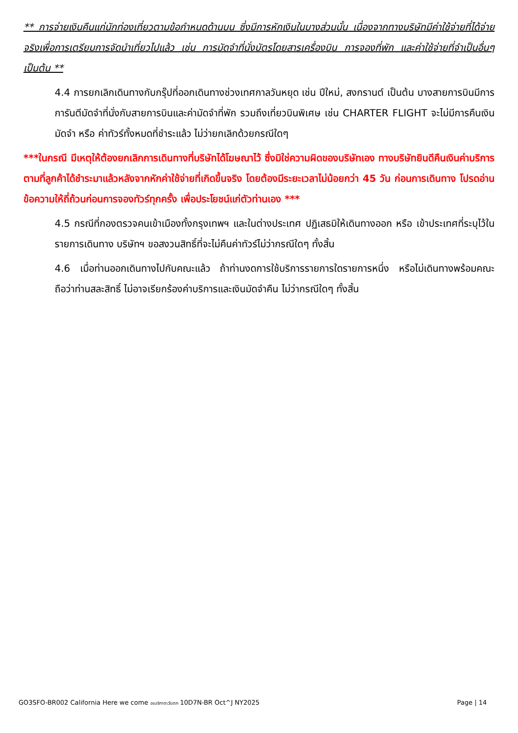** การจ่ายเงินคืนแก่นักท่องเที่ยวตามข้อกำหนดด้านบน ซึ่งมีการหักเงินในบางส่วนนั้น เนื่องจากทางบริษัทมีค่าใช้จ่ายที่ได้จ่ายจริงเพื่อการเตรียมการจัดนำเที่ยวไปแล้ว เช่น การมัดจำที่นั่งบัตรโดยสารเครื่องบิน การจองที่พัก และค่าใช้จ่ายที่จำเป็นอื่นๆ เป็นต้น **
4.4 การยกเลิกเดินทางกับกรุ๊ปที่ออกเดินทางช่วงเทศกาลวันหยุด เช่น ปีใหม่, สงกรานต์ เป็นต้น บางสายการบินมีการการันตีมัดจำที่นั่งกับสายการบินและค่ามัดจำที่พัก รวมถึงเที่ยวบินพิเศษ เช่น CHARTER FLIGHT จะไม่มีการคืนเงินมัดจำ หรือ ค่าทัวร์ทั้งหมดที่ชำระแล้ว ไม่ว่ายกเลิกด้วยกรณีใดๆ
***ในกรณี มีเหตุให้ต้องยกเลิกการเดินทางที่บริษัทได้โฆษณาไว้ ซึ่งมิใช่ความผิดของบริษัทเอง ทางบริษัทยินดีคืนเงินค่าบริการตามที่ลูกค้าได้ชำระมาแล้วหลังจากหักค่าใช้จ่ายที่เกิดขึ้นจริง โดยต้องมีระยะเวลาไม่น้อยกว่า 45 วัน ก่อนการเดินทาง โปรดอ่านข้อความให้ถี่ถ้วนก่อนการจองทัวร์ทุกครั้ง เพื่อประโยชน์แก่ตัวท่านเอง ***
4.5 กรณีที่กองตรวจคนเข้าเมืองทั้งกรุงเทพฯ และในต่างประเทศ ปฏิเสธมิให้เดินทางออก หรือ เข้าประเทศที่ระบุไว้ในรายการเดินทาง บริษัทฯ ขอสงวนสิทธิ์ที่จะไม่คืนค่าทัวร์ไม่ว่ากรณีใดๆ ทั้งสิ้น
4.6 เมื่อท่านออกเดินทางไปกับคณะแล้ว ถ้าท่านงดการใช้บริการรายการใดรายการหนึ่ง หรือไม่เดินทางพร้อมคณะถือว่าท่านสละสิทธิ์ ไม่อาจเรียกร้องค่าบริการและเงินมัดจำคืน ไม่ว่ากรณีใดๆ ทั้งสิ้น
GO3SFO-BR002 California Here we come อเมริกาตะวันตก 10D7N-BR Oct^J NY2025 Page | 14